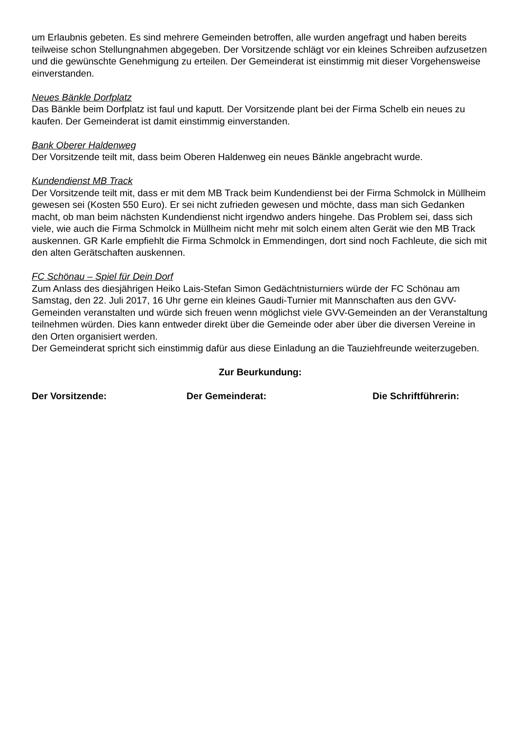um Erlaubnis gebeten. Es sind mehrere Gemeinden betroffen, alle wurden angefragt und haben bereits teilweise schon Stellungnahmen abgegeben. Der Vorsitzende schlägt vor ein kleines Schreiben aufzusetzen und die gewünschte Genehmigung zu erteilen. Der Gemeinderat ist einstimmig mit dieser Vorgehensweise einverstanden.
Neues Bänkle Dorfplatz
Das Bänkle beim Dorfplatz ist faul und kaputt. Der Vorsitzende plant bei der Firma Schelb ein neues zu kaufen. Der Gemeinderat ist damit einstimmig einverstanden.
Bank Oberer Haldenweg
Der Vorsitzende teilt mit, dass beim Oberen Haldenweg ein neues Bänkle angebracht wurde.
Kundendienst MB Track
Der Vorsitzende teilt mit, dass er mit dem MB Track beim Kundendienst bei der Firma Schmolck in Müllheim gewesen sei (Kosten 550 Euro). Er sei nicht zufrieden gewesen und möchte, dass man sich Gedanken macht, ob man beim nächsten Kundendienst nicht irgendwo anders hingehe. Das Problem sei, dass sich viele, wie auch die Firma Schmolck in Müllheim nicht mehr mit solch einem alten Gerät wie den MB Track auskennen. GR Karle empfiehlt die Firma Schmolck in Emmendingen, dort sind noch Fachleute, die sich mit den alten Gerätschaften auskennen.
FC Schönau – Spiel für Dein Dorf
Zum Anlass des diesjährigen Heiko Lais-Stefan Simon Gedächtnisturniers würde der FC Schönau am Samstag, den 22. Juli 2017, 16 Uhr gerne ein kleines Gaudi-Turnier mit Mannschaften aus den GVV-Gemeinden veranstalten und würde sich freuen wenn möglichst viele GVV-Gemeinden an der Veranstaltung teilnehmen würden. Dies kann entweder direkt über die Gemeinde oder aber über die diversen Vereine in den Orten organisiert werden.
Der Gemeinderat spricht sich einstimmig dafür aus diese Einladung an die Tauziehfreunde weiterzugeben.
Zur Beurkundung:
Der Vorsitzende: Der Gemeinderat: Die Schriftführerin: